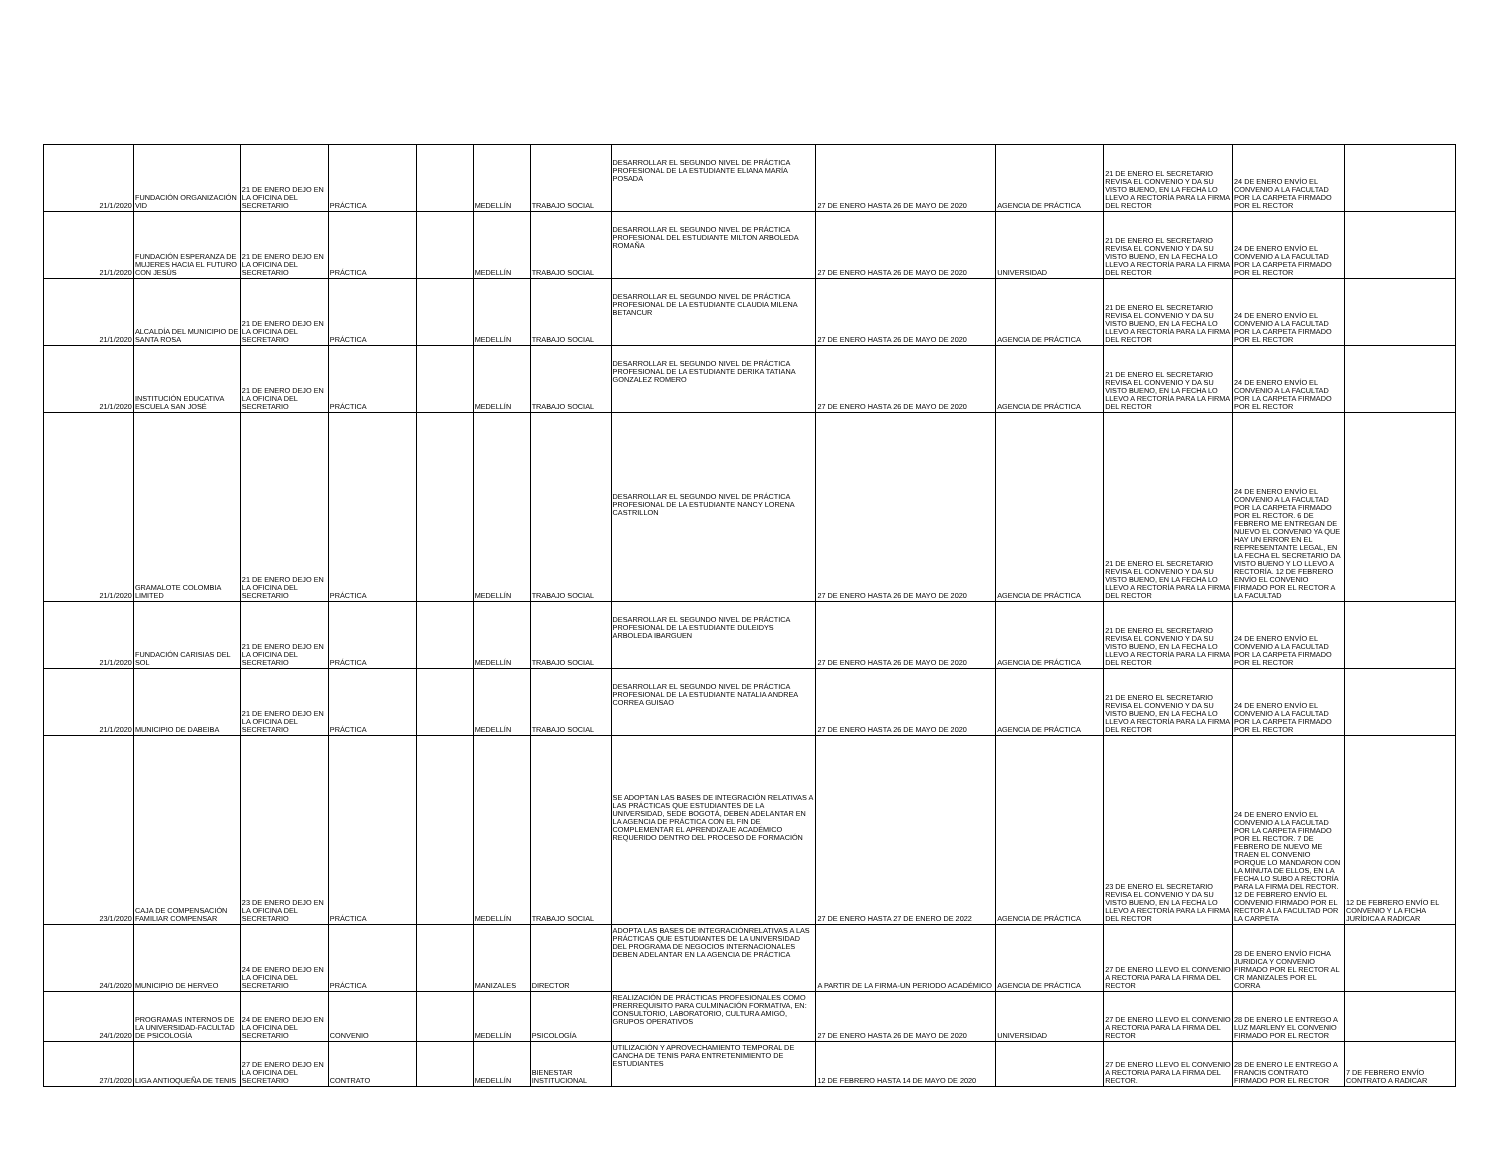| 21/1/2020 | FUNDACIÓN ORGANIZACIÓN VID | 21 DE ENERO DEJO EN LA OFICINA DEL SECRETARIO | PRÁCTICA | | MEDELLÍN | TRABAJO SOCIAL | DESARROLLAR EL SEGUNDO NIVEL DE PRÁCTICA PROFESIONAL DE LA ESTUDIANTE ELIANA MARÍA POSADA | 27 DE ENERO HASTA 26 DE MAYO DE 2020 | AGENCIA DE PRÁCTICA | 21 DE ENERO EL SECRETARIO REVISA EL CONVENIO Y DA SU VISTO BUENO, EN LA FECHA LO LLEVO A RECTORÍA PARA LA FIRMA DEL RECTOR | 24 DE ENERO ENVÍO EL CONVENIO A LA FACULTAD POR LA CARPETA FIRMADO POR EL RECTOR | |
| 21/1/2020 | FUNDACIÓN ESPERANZA DE MUJERES HACIA EL FUTURO CON JESÚS | 21 DE ENERO DEJO EN LA OFICINA DEL SECRETARIO | PRÁCTICA | | MEDELLÍN | TRABAJO SOCIAL | DESARROLLAR EL SEGUNDO NIVEL DE PRÁCTICA PROFESIONAL DEL ESTUDIANTE MILTON ARBOLEDA ROMAÑA | 27 DE ENERO HASTA 26 DE MAYO DE 2020 | UNIVERSIDAD | 21 DE ENERO EL SECRETARIO REVISA EL CONVENIO Y DA SU VISTO BUENO, EN LA FECHA LO LLEVO A RECTORÍA PARA LA FIRMA DEL RECTOR | 24 DE ENERO ENVÍO EL CONVENIO A LA FACULTAD POR LA CARPETA FIRMADO POR EL RECTOR | |
| 21/1/2020 | ALCALDÍA DEL MUNICIPIO DE SANTA ROSA | 21 DE ENERO DEJO EN LA OFICINA DEL SECRETARIO | PRÁCTICA | | MEDELLÍN | TRABAJO SOCIAL | DESARROLLAR EL SEGUNDO NIVEL DE PRÁCTICA PROFESIONAL DE LA ESTUDIANTE CLAUDIA MILENA BETANCUR | 27 DE ENERO HASTA 26 DE MAYO DE 2020 | AGENCIA DE PRÁCTICA | 21 DE ENERO EL SECRETARIO REVISA EL CONVENIO Y DA SU VISTO BUENO, EN LA FECHA LO LLEVO A RECTORÍA PARA LA FIRMA DEL RECTOR | 24 DE ENERO ENVÍO EL CONVENIO A LA FACULTAD POR LA CARPETA FIRMADO POR EL RECTOR | |
| 21/1/2020 | INSTITUCIÓN EDUCATIVA ESCUELA SAN JOSÉ | 21 DE ENERO DEJO EN LA OFICINA DEL SECRETARIO | PRÁCTICA | | MEDELLÍN | TRABAJO SOCIAL | DESARROLLAR EL SEGUNDO NIVEL DE PRÁCTICA PROFESIONAL DE LA ESTUDIANTE DERIKA TATIANA GONZALEZ ROMERO | 27 DE ENERO HASTA 26 DE MAYO DE 2020 | AGENCIA DE PRÁCTICA | 21 DE ENERO EL SECRETARIO REVISA EL CONVENIO Y DA SU VISTO BUENO, EN LA FECHA LO LLEVO A RECTORÍA PARA LA FIRMA DEL RECTOR | 24 DE ENERO ENVÍO EL CONVENIO A LA FACULTAD POR LA CARPETA FIRMADO POR EL RECTOR | |
| 21/1/2020 | GRAMALOTE COLOMBIA LIMITED | 21 DE ENERO DEJO EN LA OFICINA DEL SECRETARIO | PRÁCTICA | | MEDELLÍN | TRABAJO SOCIAL | DESARROLLAR EL SEGUNDO NIVEL DE PRÁCTICA PROFESIONAL DE LA ESTUDIANTE NANCY LORENA CASTRILLON | 27 DE ENERO HASTA 26 DE MAYO DE 2020 | AGENCIA DE PRÁCTICA | 21 DE ENERO EL SECRETARIO REVISA EL CONVENIO Y DA SU VISTO BUENO, EN LA FECHA LO LLEVO A RECTORÍA PARA LA FIRMA DEL RECTOR | 24 DE ENERO ENVÍO EL CONVENIO A LA FACULTAD POR LA CARPETA FIRMADO POR EL RECTOR. 6 DE FEBRERO ME ENTREGAN DE NUEVO EL CONVENIO YA QUE HAY UN ERROR EN EL REPRESENTANTE LEGAL, EN LA FECHA EL SECRETARIO DA VISTO BUENO Y LO LLEVO A RECTORÍA. 12 DE FEBRERO ENVÍO EL CONVENIO FIRMADO POR EL RECTOR A LA FACULTAD | |
| 21/1/2020 | FUNDACIÓN CARISIAS DEL SOL | 21 DE ENERO DEJO EN LA OFICINA DEL SECRETARIO | PRÁCTICA | | MEDELLÍN | TRABAJO SOCIAL | DESARROLLAR EL SEGUNDO NIVEL DE PRÁCTICA PROFESIONAL DE LA ESTUDIANTE DULEIDYS ARBOLEDA IBARGUEN | 27 DE ENERO HASTA 26 DE MAYO DE 2020 | AGENCIA DE PRÁCTICA | 21 DE ENERO EL SECRETARIO REVISA EL CONVENIO Y DA SU VISTO BUENO, EN LA FECHA LO LLEVO A RECTORÍA PARA LA FIRMA DEL RECTOR | 24 DE ENERO ENVÍO EL CONVENIO A LA FACULTAD POR LA CARPETA FIRMADO POR EL RECTOR | |
| 21/1/2020 | MUNICIPIO DE DABEIBA | 21 DE ENERO DEJO EN LA OFICINA DEL SECRETARIO | PRÁCTICA | | MEDELLÍN | TRABAJO SOCIAL | DESARROLLAR EL SEGUNDO NIVEL DE PRÁCTICA PROFESIONAL DE LA ESTUDIANTE NATALIA ANDREA CORREA GUISAO | 27 DE ENERO HASTA 26 DE MAYO DE 2020 | AGENCIA DE PRÁCTICA | 21 DE ENERO EL SECRETARIO REVISA EL CONVENIO Y DA SU VISTO BUENO, EN LA FECHA LO LLEVO A RECTORÍA PARA LA FIRMA DEL RECTOR | 24 DE ENERO ENVÍO EL CONVENIO A LA FACULTAD POR LA CARPETA FIRMADO POR EL RECTOR | |
| 23/1/2020 | CAJA DE COMPENSACIÓN FAMILIAR COMPENSAR | 23 DE ENERO DEJO EN LA OFICINA DEL SECRETARIO | PRÁCTICA | | MEDELLÍN | TRABAJO SOCIAL | SE ADOPTAN LAS BASES DE INTEGRACIÓN RELATIVAS A LAS PRÁCTICAS QUE ESTUDIANTES DE LA UNIVERSIDAD, SEDE BOGOTÁ, DEBEN ADELANTAR EN LA AGENCIA DE PRÁCTICA CON EL FIN DE COMPLEMENTAR EL APRENDIZAJE ACADÉMICO REQUERIDO DENTRO DEL PROCESO DE FORMACIÓN | 27 DE ENERO HASTA 27 DE ENERO DE 2022 | AGENCIA DE PRÁCTICA | 23 DE ENERO EL SECRETARIO REVISA EL CONVENIO Y DA SU VISTO BUENO, EN LA FECHA LO LLEVO A RECTORÍA PARA LA FIRMA DEL RECTOR | 24 DE ENERO ENVÍO EL CONVENIO A LA FACULTAD POR LA CARPETA FIRMADO POR EL RECTOR. 7 DE FEBRERO DE NUEVO ME TRAEN EL CONVENIO PORQUE LO MANDARON CON LA MINUTA DE ELLOS, EN LA FECHA LO SUBO A RECTORÍA PARA LA FIRMA DEL RECTOR. 12 DE FEBRERO ENVÍO EL CONVENIO FIRMADO POR EL RECTOR A LA FACULTAD POR LA CARPETA | 12 DE FEBRERO ENVÍO EL CONVENIO Y LA FICHA JURÍDICA A RADICAR |
| 24/1/2020 | MUNICIPIO DE HERVEO | 24 DE ENERO DEJO EN LA OFICINA DEL SECRETARIO | PRÁCTICA | | MANIZALES | DIRECTOR | ADOPTA LAS BASES DE INTEGRACIÓNRELATIVAS A LAS PRÁCTICAS QUE ESTUDIANTES DE LA UNIVERSIDAD DEL PROGRAMA DE NEGOCIOS INTERNACIONALES DEBEN ADELANTAR EN LA AGENCIA DE PRÁCTICA | A PARTIR DE LA FIRMA-UN PERIODO ACADÉMICO | AGENCIA DE PRÁCTICA | 27 DE ENERO LLEVO EL CONVENIO A RECTORIA PARA LA FIRMA DEL RECTOR | 28 DE ENERO ENVÍO FICHA JURIDICA Y CONVENIO FIRMADO POR EL RECTOR AL CR MANIZALES POR EL CORRA | |
| 24/1/2020 | PROGRAMAS INTERNOS DE LA UNIVERSIDAD-FACULTAD DE PSICOLOGÍA | 24 DE ENERO DEJO EN LA OFICINA DEL SECRETARIO | CONVENIO | | MEDELLÍN | PSICOLOGÍA | REALIZACIÓN DE PRÁCTICAS PROFESIONALES COMO PRERREQUISITO PARA CULMINACIÓN FORMATIVA, EN: CONSULTORIO, LABORATORIO, CULTURA AMIGÓ, GRUPOS OPERATIVOS | 27 DE ENERO HASTA 26 DE MAYO DE 2020 | UNIVERSIDAD | 27 DE ENERO LLEVO EL CONVENIO A RECTORIA PARA LA FIRMA DEL RECTOR | 28 DE ENERO LE ENTREGO A LUZ MARLENY EL CONVENIO FIRMADO POR EL RECTOR | |
| 27/1/2020 | LIGA ANTIOQUEÑA DE TENIS | 27 DE ENERO DEJO EN LA OFICINA DEL SECRETARIO | CONTRATO | | MEDELLÍN | BIENESTAR INSTITUCIONAL | UTILIZACIÓN Y APROVECHAMIENTO TEMPORAL DE CANCHA DE TENIS PARA ENTRETENIMIENTO DE ESTUDIANTES | 12 DE FEBRERO HASTA 14 DE MAYO DE 2020 | | 27 DE ENERO LLEVO EL CONVENIO A RECTORIA PARA LA FIRMA DEL RECTOR. | 28 DE ENERO LE ENTREGO A FRANCIS CONTRATO FIRMADO POR EL RECTOR | 7 DE FEBRERO ENVÍO CONTRATO A RADICAR |